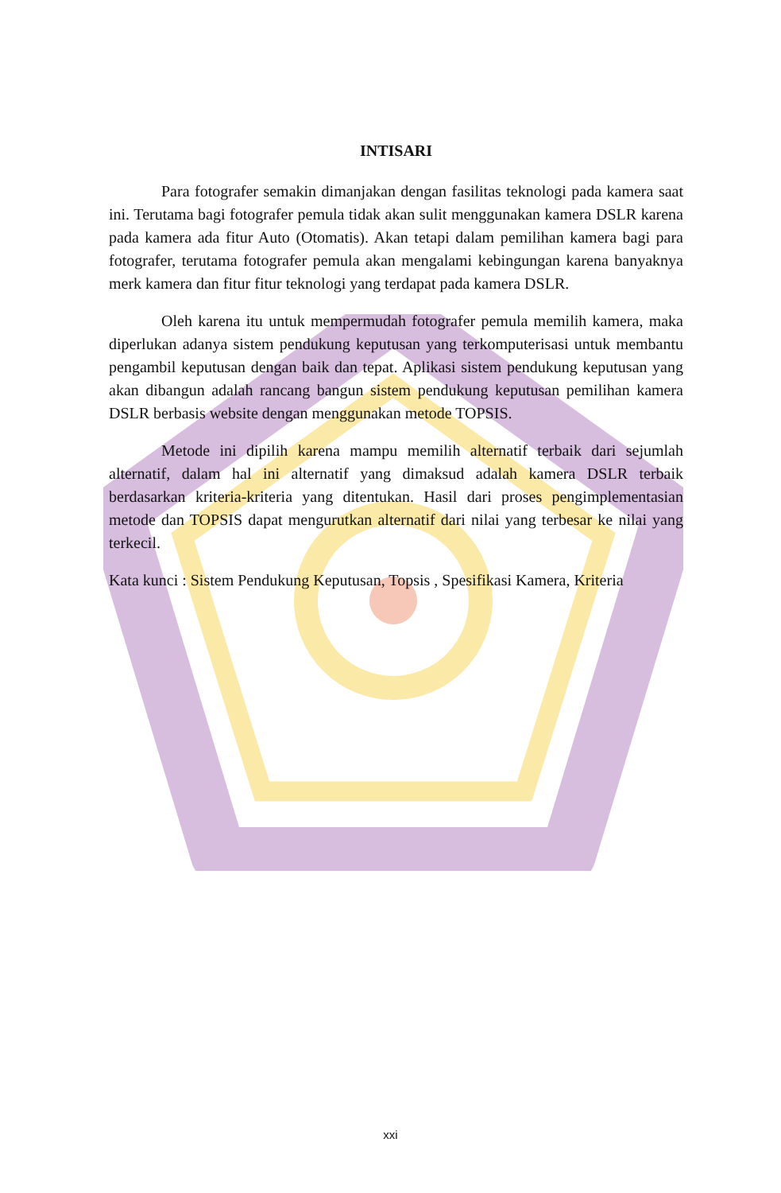INTISARI
Para fotografer semakin dimanjakan dengan fasilitas teknologi pada kamera saat ini. Terutama bagi fotografer pemula tidak akan sulit menggunakan kamera DSLR karena pada kamera ada fitur Auto (Otomatis). Akan tetapi dalam pemilihan kamera bagi para fotografer, terutama fotografer pemula akan mengalami kebingungan karena banyaknya merk kamera dan fitur fitur teknologi yang terdapat pada kamera DSLR.
Oleh karena itu untuk mempermudah fotografer pemula memilih kamera, maka diperlukan adanya sistem pendukung keputusan yang terkomputerisasi untuk membantu pengambil keputusan dengan baik dan tepat. Aplikasi sistem pendukung keputusan yang akan dibangun adalah rancang bangun sistem pendukung keputusan pemilihan kamera DSLR berbasis website dengan menggunakan metode TOPSIS.
Metode ini dipilih karena mampu memilih alternatif terbaik dari sejumlah alternatif, dalam hal ini alternatif yang dimaksud adalah kamera DSLR terbaik berdasarkan kriteria-kriteria yang ditentukan. Hasil dari proses pengimplementasian metode dan TOPSIS dapat mengurutkan alternatif dari nilai yang terbesar ke nilai yang terkecil.
Kata kunci : Sistem Pendukung Keputusan, Topsis , Spesifikasi Kamera, Kriteria
xxi